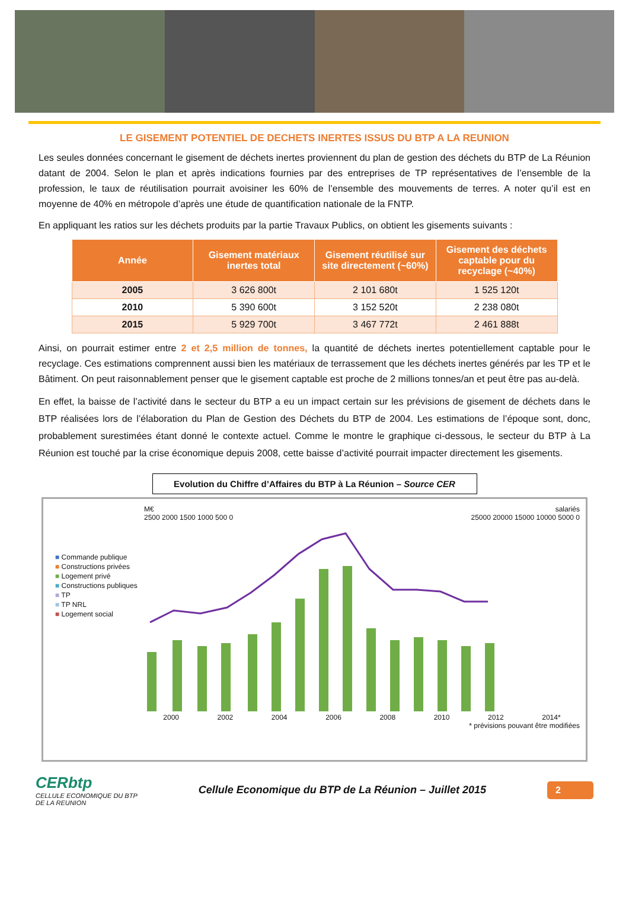LE GISEMENT POTENTIEL DE DECHETS INERTES ISSUS DU BTP A LA REUNION
Les seules données concernant le gisement de déchets inertes proviennent du plan de gestion des déchets du BTP de La Réunion datant de 2004. Selon le plan et après indications fournies par des entreprises de TP représentatives de l’ensemble de la profession, le taux de réutilisation pourrait avoisiner les 60% de l’ensemble des mouvements de terres. A noter qu’il est en moyenne de 40% en métropole d’après une étude de quantification nationale de la FNTP.
En appliquant les ratios sur les déchets produits par la partie Travaux Publics, on obtient les gisements suivants :
| Année | Gisement matériaux inertes total | Gisement réutilisé sur site directement (~60%) | Gisement des déchets captable pour du recyclage (~40%) |
| --- | --- | --- | --- |
| 2005 | 3 626 800t | 2 101 680t | 1 525 120t |
| 2010 | 5 390 600t | 3 152 520t | 2 238 080t |
| 2015 | 5 929 700t | 3 467 772t | 2 461 888t |
Ainsi, on pourrait estimer entre 2 et 2,5 million de tonnes, la quantité de déchets inertes potentiellement captable pour le recyclage. Ces estimations comprennent aussi bien les matériaux de terrassement que les déchets inertes générés par les TP et le Bâtiment. On peut raisonnablement penser que le gisement captable est proche de 2 millions tonnes/an et peut être pas au-delà.
En effet, la baisse de l’activité dans le secteur du BTP a eu un impact certain sur les prévisions de gisement de déchets dans le BTP réalisées lors de l’élaboration du Plan de Gestion des Déchets du BTP de 2004. Les estimations de l’époque sont, donc, probablement surestimées étant donné le contexte actuel. Comme le montre le graphique ci-dessous, le secteur du BTP à La Réunion est touché par la crise économique depuis 2008, cette baisse d’activité pourrait impacter directement les gisements.
Evolution du Chiffre d’Affaires du BTP à La Réunion – Source CER
■ Commande publique
■ Constructions privées
■ Logement privé
■ Constructions publiques
■ TP
■ TP NRL
■ Logement social
M€ salariés
2500 2000 1500 1000 500 0 25000 20000 15000 10000 5000 0
2000 2002 2004 2006 2008 2010 2012 2014*
* prévisions pouvant être modifiées
CERbtp
CELLULE ECONOMIQUE DU BTP
DE LA REUNION
Cellule Economique du BTP de La Réunion – Juillet 2015
2